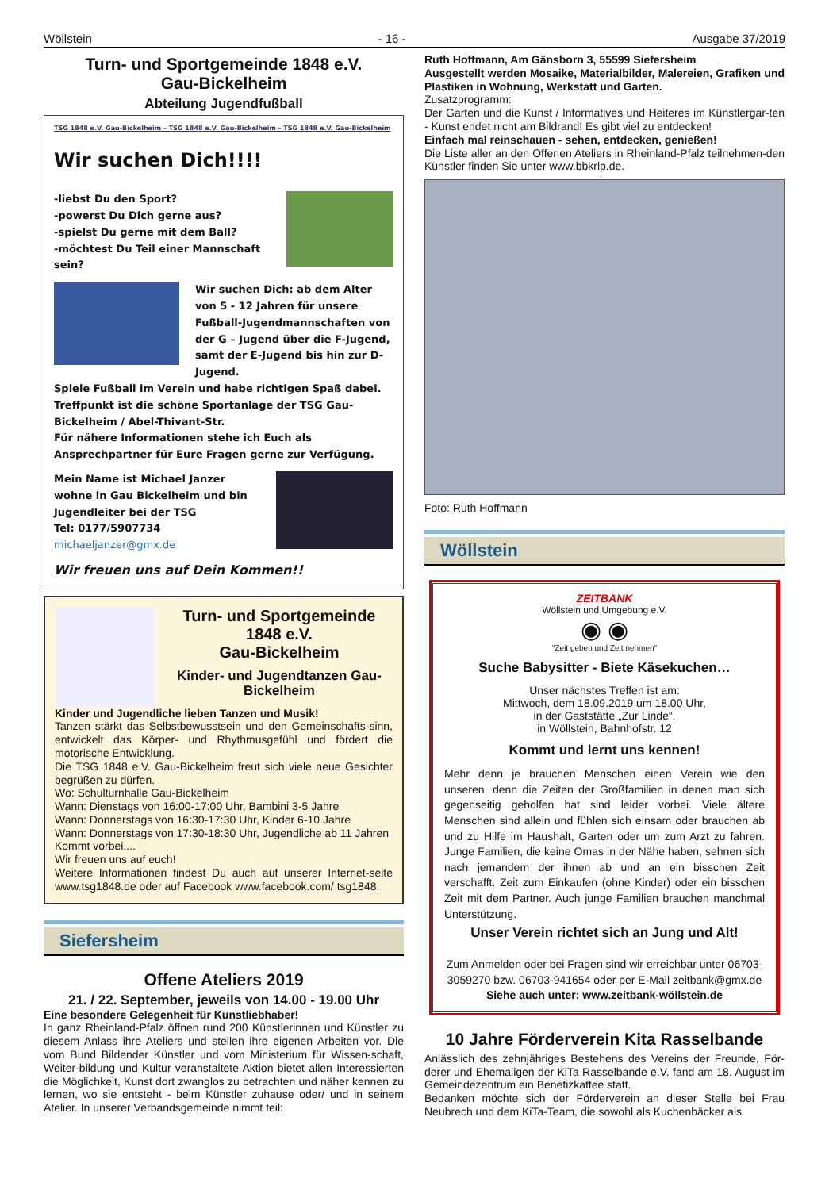Wöllstein - 16 - Ausgabe 37/2019
Turn- und Sportgemeinde 1848 e.V.
Gau-Bickelheim
Abteilung Jugendfußball
TSG 1848 e.V. Gau-Bickelheim – TSG 1848 e.V. Gau-Bickelheim – TSG 1848 e.V. Gau-Bickelheim
Wir suchen Dich!!!!
-liebst Du den Sport?
-powerst Du Dich gerne aus?
-spielst Du gerne mit dem Ball?
-möchtest Du Teil einer Mannschaft sein?
Wir suchen Dich: ab dem Alter von 5 - 12 Jahren für unsere Fußball-Jugendmannschaften von der G – Jugend über die F-Jugend, samt der E-Jugend bis hin zur D-Jugend.
Spiele Fußball im Verein und habe richtigen Spaß dabei.
Treffpunkt ist die schöne Sportanlage der TSG Gau-Bickelheim / Abel-Thivant-Str.
Für nähere Informationen stehe ich Euch als Ansprechpartner für Eure Fragen gerne zur Verfügung.
Mein Name ist Michael Janzer wohne in Gau Bickelheim und bin Jugendleiter bei der TSG
Tel: 0177/5907734
michaeljanzer@gmx.de
Wir freuen uns auf Dein Kommen!!
Turn- und Sportgemeinde 1848 e.V.
Gau-Bickelheim
Kinder- und Jugendtanzen Gau-Bickelheim
Kinder und Jugendliche lieben Tanzen und Musik!
Tanzen stärkt das Selbstbewusstsein und den Gemeinschafts-sinn, entwickelt das Körper- und Rhythmusgefühl und fördert die motorische Entwicklung.
Die TSG 1848 e.V. Gau-Bickelheim freut sich viele neue Gesichter begrüßen zu dürfen.
Wo: Schulturnhalle Gau-Bickelheim
Wann: Dienstags von 16:00-17:00 Uhr, Bambini 3-5 Jahre
Wann: Donnerstags von 16:30-17:30 Uhr, Kinder 6-10 Jahre
Wann: Donnerstags von 17:30-18:30 Uhr, Jugendliche ab 11 Jahren
Kommt vorbei....
Wir freuen uns auf euch!
Weitere Informationen findest Du auch auf unserer Internet-seite www.tsg1848.de oder auf Facebook www.facebook.com/ tsg1848.
Siefersheim
Offene Ateliers 2019
21. / 22. September, jeweils von 14.00 - 19.00 Uhr
Eine besondere Gelegenheit für Kunstliebhaber!
In ganz Rheinland-Pfalz öffnen rund 200 Künstlerinnen und Künstler zu diesem Anlass ihre Ateliers und stellen ihre eigenen Arbeiten vor. Die vom Bund Bildender Künstler und vom Ministerium für Wissen-schaft, Weiter-bildung und Kultur veranstaltete Aktion bietet allen Interessierten die Möglichkeit, Kunst dort zwanglos zu betrachten und näher kennen zu lernen, wo sie entsteht - beim Künstler zuhause oder/ und in seinem Atelier. In unserer Verbandsgemeinde nimmt teil:
Ruth Hoffmann, Am Gänsborn 3, 55599 Siefersheim
Ausgestellt werden Mosaike, Materialbilder, Malereien, Grafiken und Plastiken in Wohnung, Werkstatt und Garten.
Zusatzprogramm:
Der Garten und die Kunst / Informatives und Heiteres im Künstlergar-ten - Kunst endet nicht am Bildrand! Es gibt viel zu entdecken!
Einfach mal reinschauen - sehen, entdecken, genießen!
Die Liste aller an den Offenen Ateliers in Rheinland-Pfalz teilnehmen-den Künstler finden Sie unter www.bbkrlp.de.
Foto: Ruth Hoffmann
Wöllstein
ZEITBANK
Wöllstein und Umgebung e.V.
◉ ◉
"Zeit geben und Zeit nehmen"
Suche Babysitter - Biete Käsekuchen…
Unser nächstes Treffen ist am:
Mittwoch, dem 18.09.2019 um 18.00 Uhr,
in der Gaststätte „Zur Linde“,
in Wöllstein, Bahnhofstr. 12
Kommt und lernt uns kennen!
Mehr denn je brauchen Menschen einen Verein wie den unseren, denn die Zeiten der Großfamilien in denen man sich gegenseitig geholfen hat sind leider vorbei. Viele ältere Menschen sind allein und fühlen sich einsam oder brauchen ab und zu Hilfe im Haushalt, Garten oder um zum Arzt zu fahren. Junge Familien, die keine Omas in der Nähe haben, sehnen sich nach jemandem der ihnen ab und an ein bisschen Zeit verschafft. Zeit zum Einkaufen (ohne Kinder) oder ein bisschen Zeit mit dem Partner. Auch junge Familien brauchen manchmal Unterstützung.
Unser Verein richtet sich an Jung und Alt!
Zum Anmelden oder bei Fragen sind wir erreichbar unter 06703-3059270 bzw. 06703-941654 oder per E-Mail zeitbank@gmx.de
Siehe auch unter: www.zeitbank-wöllstein.de
10 Jahre Förderverein Kita Rasselbande
Anlässlich des zehnjähriges Bestehens des Vereins der Freunde, För-derer und Ehemaligen der KiTa Rasselbande e.V. fand am 18. August im Gemeindezentrum ein Benefizkaffee statt.
Bedanken möchte sich der Förderverein an dieser Stelle bei Frau Neubrech und dem KiTa-Team, die sowohl als Kuchenbäcker als